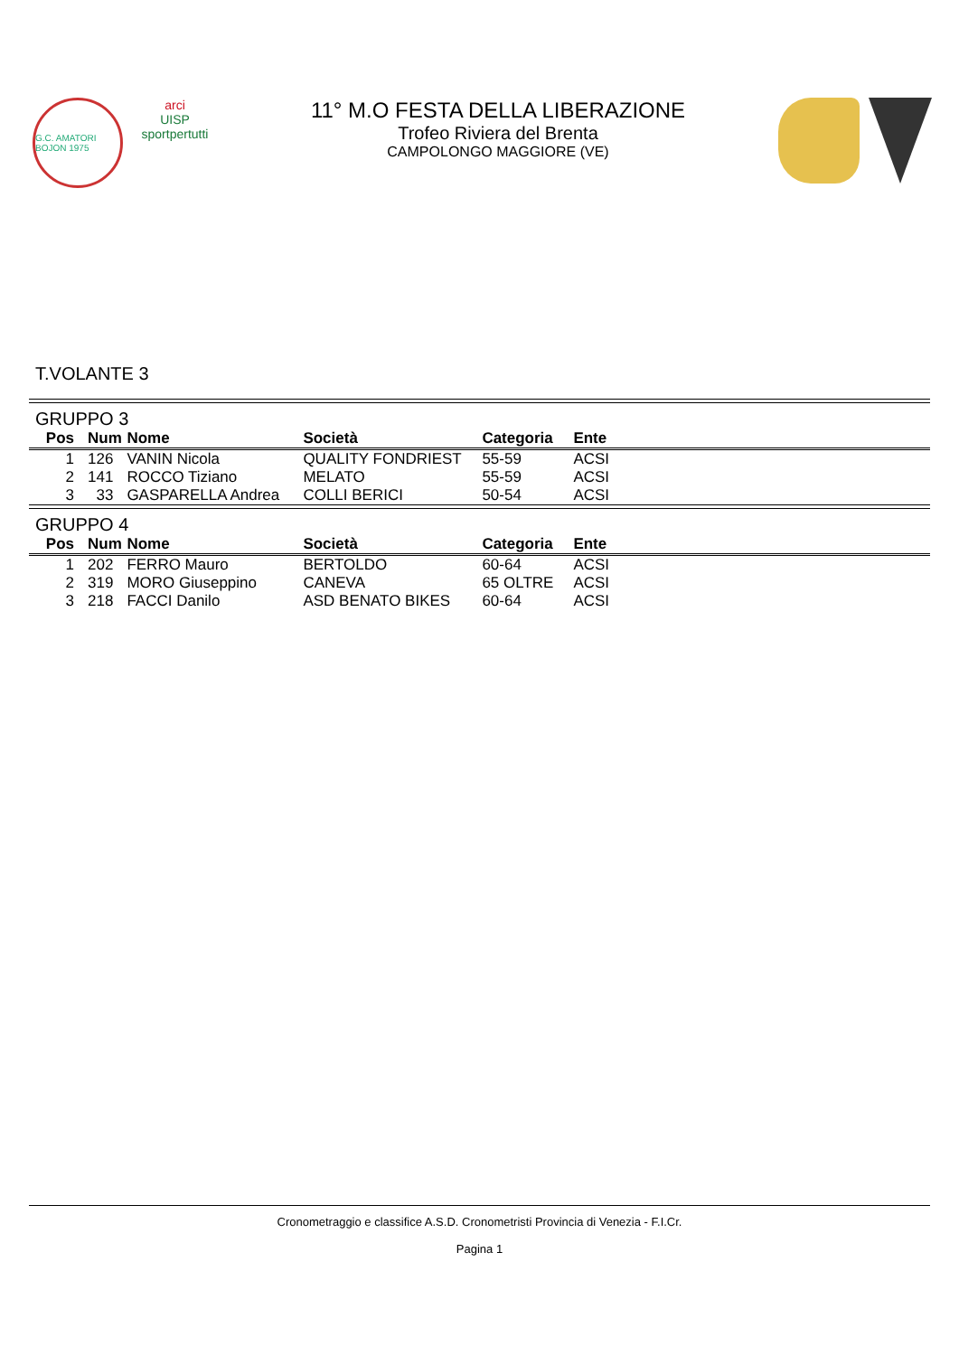G.C. AMATORI BOJON 1975
arci
UISP
sportpertutti
11° M.O FESTA DELLA LIBERAZIONE
Trofeo Riviera del Brenta
CAMPOLONGO MAGGIORE (VE)
T.VOLANTE 3
GRUPPO 3
| Pos | Num | Nome | Società | Categoria | Ente |
| --- | --- | --- | --- | --- | --- |
| 1 | 126 | VANIN Nicola | QUALITY FONDRIEST | 55-59 | ACSI |
| 2 | 141 | ROCCO Tiziano | MELATO | 55-59 | ACSI |
| 3 | 33 | GASPARELLA Andrea | COLLI BERICI | 50-54 | ACSI |
GRUPPO 4
| Pos | Num | Nome | Società | Categoria | Ente |
| --- | --- | --- | --- | --- | --- |
| 1 | 202 | FERRO Mauro | BERTOLDO | 60-64 | ACSI |
| 2 | 319 | MORO Giuseppino | CANEVA | 65 OLTRE | ACSI |
| 3 | 218 | FACCI Danilo | ASD BENATO BIKES | 60-64 | ACSI |
Cronometraggio e classifice A.S.D. Cronometristi Provincia di Venezia - F.I.Cr.
Pagina 1